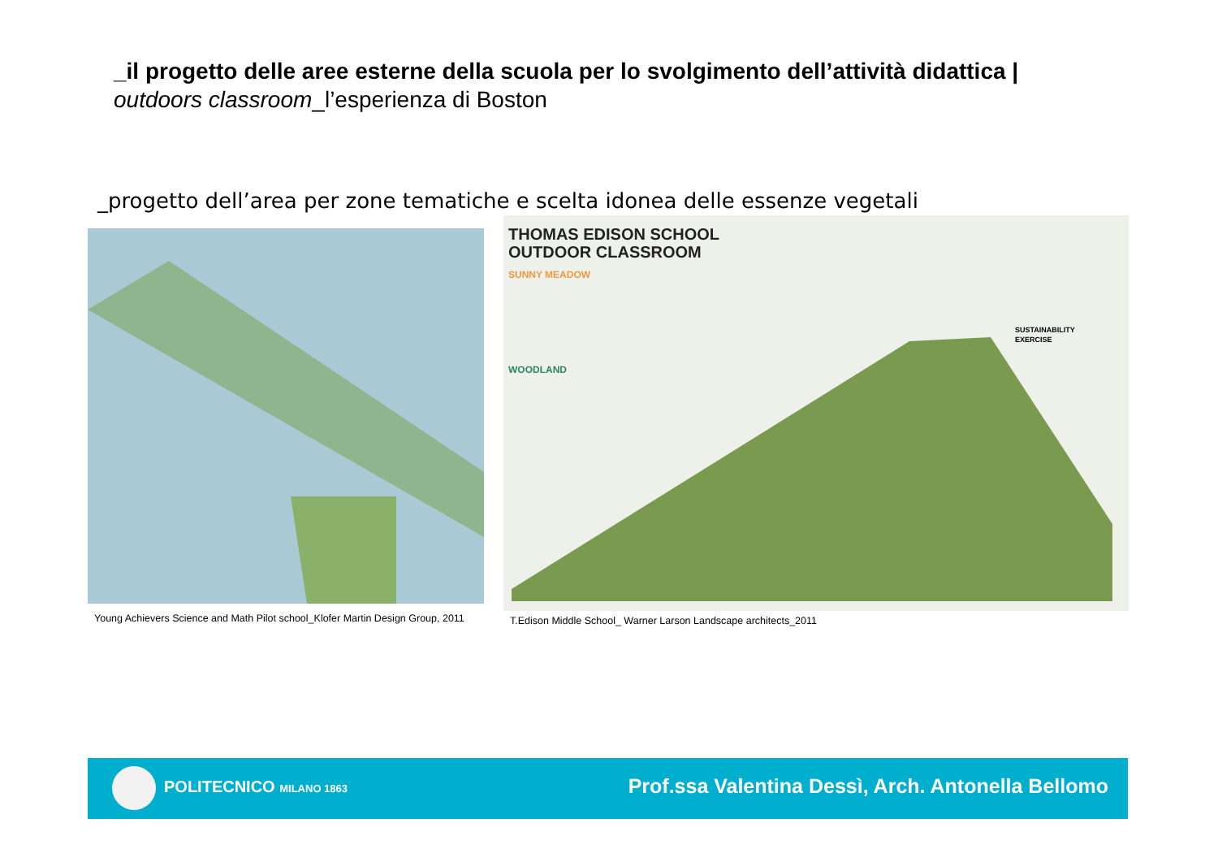_il progetto delle aree esterne della scuola per lo svolgimento dell’attività didattica |
outdoors classroom_l’esperienza di Boston
_progetto dell’area per zone tematiche e scelta idonea delle essenze vegetali
THOMAS EDISON SCHOOL
OUTDOOR CLASSROOM
SUNNY MEADOW
WOODLAND
SUSTAINABILITY
EXERCISE
Young Achievers Science and Math Pilot school_Klofer Martin Design Group, 2011
T.Edison Middle School_ Warner Larson Landscape architects_2011
POLITECNICO MILANO 1863
Prof.ssa Valentina Dessì, Arch. Antonella Bellomo